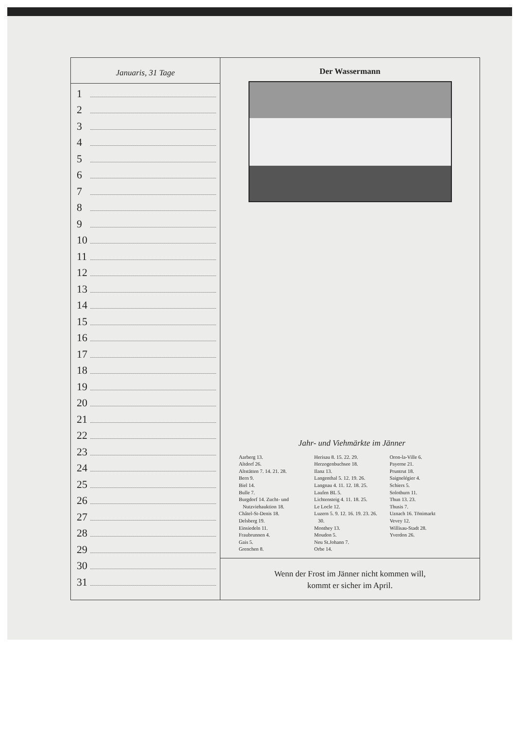Januaris, 31 Tage
1
2
3
4
5
6
7
8
9
10
11
12
13
14
15
16
17
18
19
20
21
22
23
24
25
26
27
28
29
30
31
Der Wassermann
Jahr- und Viehmärkte im Jänner
Aarberg 13.
Altdorf 26.
Altstätten 7. 14. 21. 28.
Bern 9.
Biel 14.
Bulle 7.
Burgdorf 14. Zucht- und
Nutzviehauktion 18.
Châtel-St-Denis 18.
Delsberg 19.
Einsiedeln 11.
Fraubrunnen 4.
Gais 5.
Grenchen 8.
Herisau 8. 15. 22. 29.
Herzogenbuchsee 18.
Ilanz 13.
Langenthal 5. 12. 19. 26.
Langnau 4. 11. 12. 18. 25.
Laufen BL 5.
Lichtensteig 4. 11. 18. 25.
Le Locle 12.
Luzern 5. 9. 12. 16. 19. 23. 26.
30.
Monthey 13.
Moudon 5.
Neu St.Johann 7.
Orbe 14.
Oron-la-Ville 6.
Payerne 21.
Pruntrut 18.
Saignelégier 4.
Schiers 5.
Solothurn 11.
Thun 13. 23.
Thusis 7.
Uznach 16. Tönimarkt
Vevey 12.
Willisau-Stadt 28.
Yverdon 26.
Wenn der Frost im Jänner nicht kommen will,
kommt er sicher im April.